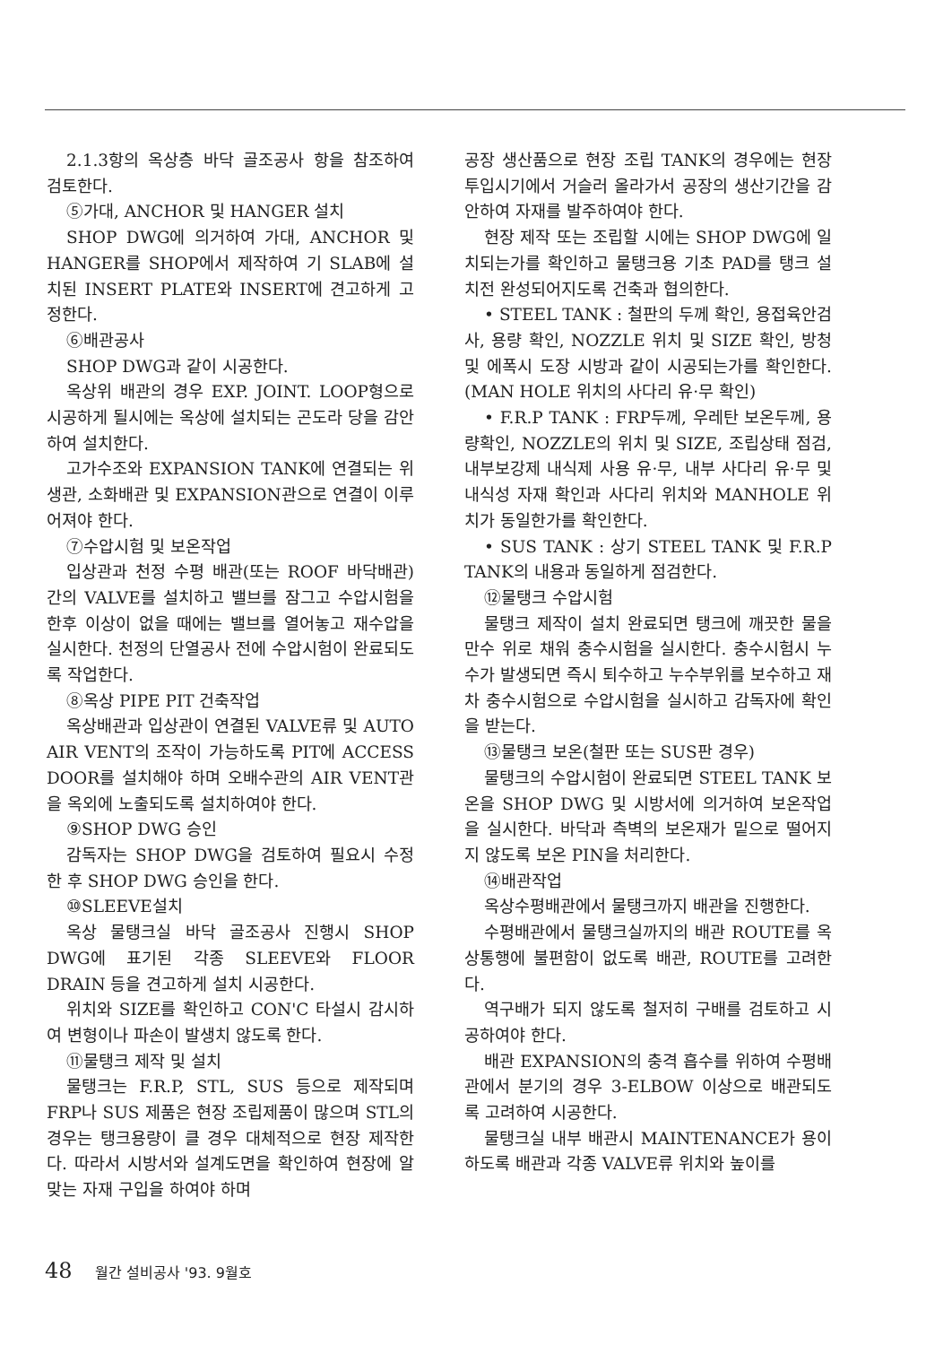2.1.3항의 옥상층 바닥 골조공사 항을 참조하여 검토한다.
⑤가대, ANCHOR 및 HANGER 설치
SHOP DWG에 의거하여 가대, ANCHOR 및 HANGER를 SHOP에서 제작하여 기 SLAB에 설치된 INSERT PLATE와 INSERT에 견고하게 고정한다.
⑥배관공사
SHOP DWG과 같이 시공한다.
옥상위 배관의 경우 EXP. JOINT. LOOP형으로 시공하게 될시에는 옥상에 설치되는 곤도라 당을 감안하여 설치한다.
고가수조와 EXPANSION TANK에 연결되는 위생관, 소화배관 및 EXPANSION관으로 연결이 이루어져야 한다.
⑦수압시험 및 보온작업
입상관과 천정 수평 배관(또는 ROOF 바닥배관)간의 VALVE를 설치하고 밸브를 잠그고 수압시험을 한후 이상이 없을 때에는 밸브를 열어놓고 재수압을 실시한다. 천정의 단열공사 전에 수압시험이 완료되도록 작업한다.
⑧옥상 PIPE PIT 건축작업
옥상배관과 입상관이 연결된 VALVE류 및 AUTO AIR VENT의 조작이 가능하도록 PIT에 ACCESS DOOR를 설치해야 하며 오배수관의 AIR VENT관을 옥외에 노출되도록 설치하여야 한다.
⑨SHOP DWG 승인
감독자는 SHOP DWG을 검토하여 필요시 수정한 후 SHOP DWG 승인을 한다.
⑩SLEEVE설치
옥상 물탱크실 바닥 골조공사 진행시 SHOP DWG에 표기된 각종 SLEEVE와 FLOOR DRAIN 등을 견고하게 설치 시공한다.
위치와 SIZE를 확인하고 CON'C 타설시 감시하여 변형이나 파손이 발생치 않도록 한다.
⑪물탱크 제작 및 설치
물탱크는 F.R.P, STL, SUS 등으로 제작되며 FRP나 SUS 제품은 현장 조립제품이 많으며 STL의 경우는 탱크용량이 클 경우 대체적으로 현장 제작한다. 따라서 시방서와 설계도면을 확인하여 현장에 알맞는 자재 구입을 하여야 하며
공장 생산품으로 현장 조립 TANK의 경우에는 현장 투입시기에서 거슬러 올라가서 공장의 생산기간을 감안하여 자재를 발주하여야 한다.
현장 제작 또는 조립할 시에는 SHOP DWG에 일치되는가를 확인하고 물탱크용 기초 PAD를 탱크 설치전 완성되어지도록 건축과 협의한다.
• STEEL TANK : 철판의 두께 확인, 용접육안검사, 용량 확인, NOZZLE 위치 및 SIZE 확인, 방청 및 에폭시 도장 시방과 같이 시공되는가를 확인한다.(MAN HOLE 위치의 사다리 유·무 확인)
• F.R.P TANK : FRP두께, 우레탄 보온두께, 용량확인, NOZZLE의 위치 및 SIZE, 조립상태 점검, 내부보강제 내식제 사용 유·무, 내부 사다리 유·무 및 내식성 자재 확인과 사다리 위치와 MANHOLE 위치가 동일한가를 확인한다.
• SUS TANK : 상기 STEEL TANK 및 F.R.P TANK의 내용과 동일하게 점검한다.
⑫물탱크 수압시험
물탱크 제작이 설치 완료되면 탱크에 깨끗한 물을 만수 위로 채워 충수시험을 실시한다. 충수시험시 누수가 발생되면 즉시 퇴수하고 누수부위를 보수하고 재차 충수시험으로 수압시험을 실시하고 감독자에 확인을 받는다.
⑬물탱크 보온(철판 또는 SUS판 경우)
물탱크의 수압시험이 완료되면 STEEL TANK 보온을 SHOP DWG 및 시방서에 의거하여 보온작업을 실시한다. 바닥과 측벽의 보온재가 밑으로 떨어지지 않도록 보온 PIN을 처리한다.
⑭배관작업
옥상수평배관에서 물탱크까지 배관을 진행한다.
수평배관에서 물탱크실까지의 배관 ROUTE를 옥상통행에 불편함이 없도록 배관, ROUTE를 고려한다.
역구배가 되지 않도록 철저히 구배를 검토하고 시공하여야 한다.
배관 EXPANSION의 충격 흡수를 위하여 수평배관에서 분기의 경우 3-ELBOW 이상으로 배관되도록 고려하여 시공한다.
물탱크실 내부 배관시 MAINTENANCE가 용이하도록 배관과 각종 VALVE류 위치와 높이를
48 월간 설비공사 '93. 9월호